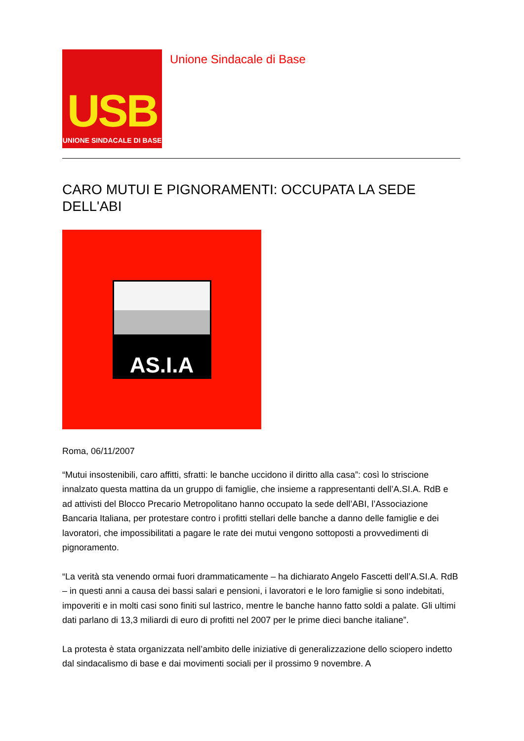USB
UNIONE SINDACALE DI BASE
Unione Sindacale di Base
CARO MUTUI E PIGNORAMENTI: OCCUPATA LA SEDE DELL'ABI
AS.I.A
Roma, 06/11/2007
“Mutui insostenibili, caro affitti, sfratti: le banche uccidono il diritto alla casa”: così lo striscione innalzato questa mattina da un gruppo di famiglie, che insieme a rappresentanti dell’A.SI.A. RdB e ad attivisti del Blocco Precario Metropolitano hanno occupato la sede dell’ABI, l’Associazione Bancaria Italiana, per protestare contro i profitti stellari delle banche a danno delle famiglie e dei lavoratori, che impossibilitati a pagare le rate dei mutui vengono sottoposti a provvedimenti di pignoramento.
“La verità sta venendo ormai fuori drammaticamente – ha dichiarato Angelo Fascetti dell’A.SI.A. RdB – in questi anni a causa dei bassi salari e pensioni, i lavoratori e le loro famiglie si sono indebitati, impoveriti e in molti casi sono finiti sul lastrico, mentre le banche hanno fatto soldi a palate. Gli ultimi dati parlano di 13,3 miliardi di euro di profitti nel 2007 per le prime dieci banche italiane”.
La protesta è stata organizzata nell’ambito delle iniziative di generalizzazione dello sciopero indetto dal sindacalismo di base e dai movimenti sociali per il prossimo 9 novembre. A